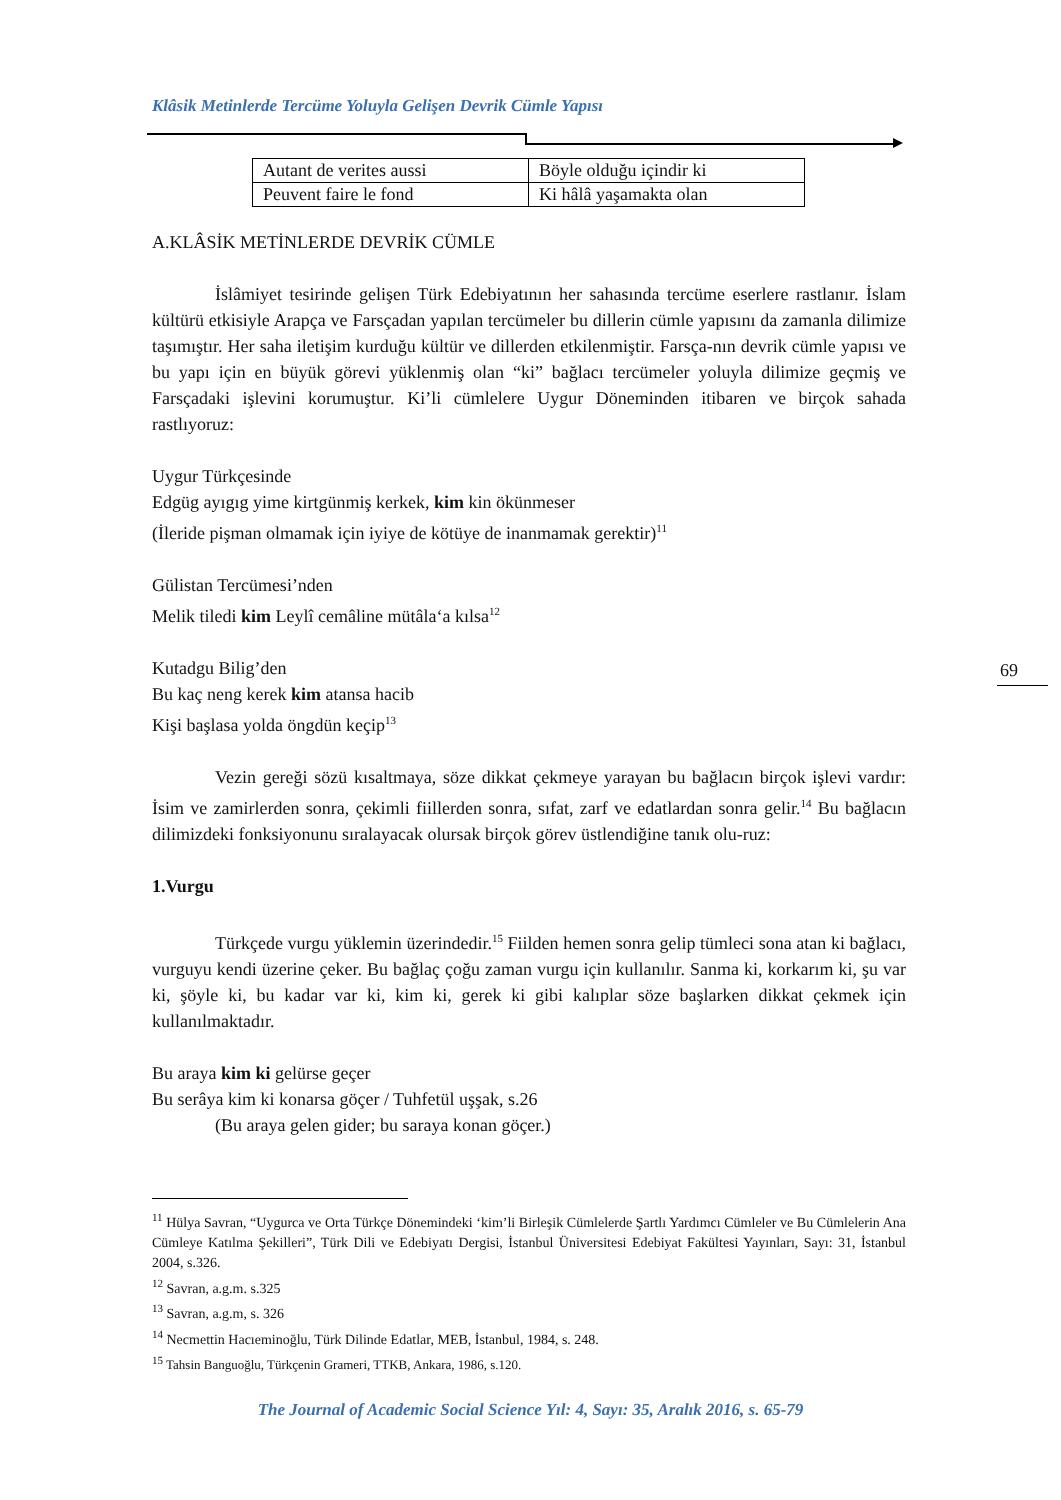Klâsik Metinlerde Tercüme Yoluyla Gelişen Devrik Cümle Yapısı
| Autant de verites aussi | Böyle olduğu içindir ki |
| Peuvent faire le fond | Ki hâlâ yaşamakta olan |
A.KLÂSİK METİNLERDE DEVRİK CÜMLE
İslâmiyet tesirinde gelişen Türk Edebiyatının her sahasında tercüme eserlere rastlanır. İslam kültürü etkisiyle Arapça ve Farsçadan yapılan tercümeler bu dillerin cümle yapısını da zamanla dilimize taşımıştır. Her saha iletişim kurduğu kültür ve dillerden etkilenmiştir. Farsça-nın devrik cümle yapısı ve bu yapı için en büyük görevi yüklenmiş olan “ki” bağlacı tercümeler yoluyla dilimize geçmiş ve Farsçadaki işlevini korumuştur. Ki’li cümlelere Uygur Döneminden itibaren ve birçok sahada rastlıyoruz:
Uygur Türkçesinde
Edgüg ayıgıg yime kirtgünmiş kerkek, kim kin ökünmeser
(İleride pişman olmamak için iyiye de kötüye de inanmamak gerektir)<sup>11</sup>
Gülistan Tercümesi’nden
Melik tiledi kim Leylî cemâline mütâla‘a kılsa<sup>12</sup>
Kutadgu Bilig’den
Bu kaç neng kerek kim atansa hacib
Kişi başlasa yolda öngdün keçip<sup>13</sup>
Vezin gereği sözü kısaltmaya, söze dikkat çekmeye yarayan bu bağlacın birçok işlevi vardır: İsim ve zamirlerden sonra, çekimli fiillerden sonra, sıfat, zarf ve edatlardan sonra gelir.<sup>14</sup> Bu bağlacın dilimizdeki fonksiyonunu sıralayacak olursak birçok görev üstlendiğine tanık olu-ruz:
1.Vurgu
Türkçede vurgu yüklemin üzerindedir.<sup>15</sup> Fiilden hemen sonra gelip tümleci sona atan ki bağlacı, vurguyu kendi üzerine çeker. Bu bağlaç çoğu zaman vurgu için kullanılır. Sanma ki, korkarım ki, şu var ki, şöyle ki, bu kadar var ki, kim ki, gerek ki gibi kalıplar söze başlarken dikkat çekmek için kullanılmaktadır.
Bu araya kim ki gelürse geçer
Bu serâya kim ki konarsa göçer / Tuhfetül uşşak, s.26
(Bu araya gelen gider; bu saraya konan göçer.)
<sup>11</sup> Hülya Savran, “Uygurca ve Orta Türkçe Dönemindeki ‘kim’li Birleşik Cümlelerde Şartlı Yardımcı Cümleler ve Bu Cümlelerin Ana Cümleye Katılma Şekilleri”, Türk Dili ve Edebiyatı Dergisi, İstanbul Üniversitesi Edebiyat Fakültesi Yayınları, Sayı: 31, İstanbul 2004, s.326.
<sup>12</sup> Savran, a.g.m. s.325
<sup>13</sup> Savran, a.g.m, s. 326
<sup>14</sup> Necmettin Hacıeminoğlu, Türk Dilinde Edatlar, MEB, İstanbul, 1984, s. 248.
<sup>15</sup> Tahsin Banguoğlu, Türkçenin Grameri, TTKB, Ankara, 1986, s.120.
69
The Journal of Academic Social Science Yıl: 4, Sayı: 35, Aralık 2016, s. 65-79